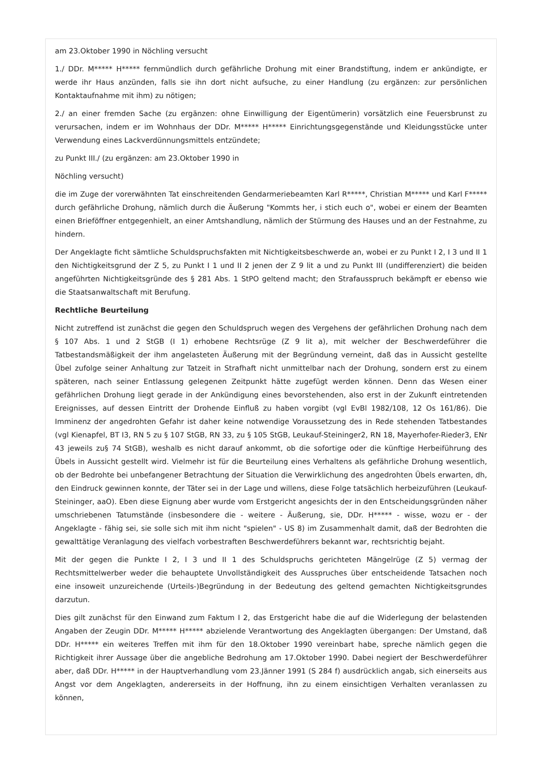am 23.Oktober 1990 in Nöchling versucht
1./ DDr. M***** H***** fernmündlich durch gefährliche Drohung mit einer Brandstiftung, indem er ankündigte, er werde ihr Haus anzünden, falls sie ihn dort nicht aufsuche, zu einer Handlung (zu ergänzen: zur persönlichen Kontaktaufnahme mit ihm) zu nötigen;
2./ an einer fremden Sache (zu ergänzen: ohne Einwilligung der Eigentümerin) vorsätzlich eine Feuersbrunst zu verursachen, indem er im Wohnhaus der DDr. M***** H***** Einrichtungsgegenstände und Kleidungsstücke unter Verwendung eines Lackverdünnungsmittels entzündete;
zu Punkt III./ (zu ergänzen: am 23.Oktober 1990 in
Nöchling versucht)
die im Zuge der vorerwähnten Tat einschreitenden Gendarmeriebeamten Karl R*****, Christian M***** und Karl F***** durch gefährliche Drohung, nämlich durch die Äußerung "Kommts her, i stich euch o", wobei er einem der Beamten einen Brieföffner entgegenhielt, an einer Amtshandlung, nämlich der Stürmung des Hauses und an der Festnahme, zu hindern.
Der Angeklagte ficht sämtliche Schuldspruchsfakten mit Nichtigkeitsbeschwerde an, wobei er zu Punkt I 2, I 3 und II 1 den Nichtigkeitsgrund der Z 5, zu Punkt I 1 und II 2 jenen der Z 9 lit a und zu Punkt III (undifferenziert) die beiden angeführten Nichtigkeitsgründe des § 281 Abs. 1 StPO geltend macht; den Strafausspruch bekämpft er ebenso wie die Staatsanwaltschaft mit Berufung.
Rechtliche Beurteilung
Nicht zutreffend ist zunächst die gegen den Schuldspruch wegen des Vergehens der gefährlichen Drohung nach dem § 107 Abs. 1 und 2 StGB (I 1) erhobene Rechtsrüge (Z 9 lit a), mit welcher der Beschwerdeführer die Tatbestandsmäßigkeit der ihm angelasteten Äußerung mit der Begründung verneint, daß das in Aussicht gestellte Übel zufolge seiner Anhaltung zur Tatzeit in Strafhaft nicht unmittelbar nach der Drohung, sondern erst zu einem späteren, nach seiner Entlassung gelegenen Zeitpunkt hätte zugefügt werden können. Denn das Wesen einer gefährlichen Drohung liegt gerade in der Ankündigung eines bevorstehenden, also erst in der Zukunft eintretenden Ereignisses, auf dessen Eintritt der Drohende Einfluß zu haben vorgibt (vgl EvBl 1982/108, 12 Os 161/86). Die Imminenz der angedrohten Gefahr ist daher keine notwendige Voraussetzung des in Rede stehenden Tatbestandes (vgl Kienapfel, BT I3, RN 5 zu § 107 StGB, RN 33, zu § 105 StGB, Leukauf-Steininger2, RN 18, Mayerhofer-Rieder3, ENr 43 jeweils zu§ 74 StGB), weshalb es nicht darauf ankommt, ob die sofortige oder die künftige Herbeiführung des Übels in Aussicht gestellt wird. Vielmehr ist für die Beurteilung eines Verhaltens als gefährliche Drohung wesentlich, ob der Bedrohte bei unbefangener Betrachtung der Situation die Verwirklichung des angedrohten Übels erwarten, dh, den Eindruck gewinnen konnte, der Täter sei in der Lage und willens, diese Folge tatsächlich herbeizuführen (Leukauf-Steininger, aaO). Eben diese Eignung aber wurde vom Erstgericht angesichts der in den Entscheidungsgründen näher umschriebenen Tatumstände (insbesondere die - weitere - Äußerung, sie, DDr. H***** - wisse, wozu er - der Angeklagte - fähig sei, sie solle sich mit ihm nicht "spielen" - US 8) im Zusammenhalt damit, daß der Bedrohten die gewalttätige Veranlagung des vielfach vorbestraften Beschwerdeführers bekannt war, rechtsrichtig bejaht.
Mit der gegen die Punkte I 2, I 3 und II 1 des Schuldspruchs gerichteten Mängelrüge (Z 5) vermag der Rechtsmittelwerber weder die behauptete Unvollständigkeit des Ausspruches über entscheidende Tatsachen noch eine insoweit unzureichende (Urteils-)Begründung in der Bedeutung des geltend gemachten Nichtigkeitsgrundes darzutun.
Dies gilt zunächst für den Einwand zum Faktum I 2, das Erstgericht habe die auf die Widerlegung der belastenden Angaben der Zeugin DDr. M***** H***** abzielende Verantwortung des Angeklagten übergangen: Der Umstand, daß DDr. H***** ein weiteres Treffen mit ihm für den 18.Oktober 1990 vereinbart habe, spreche nämlich gegen die Richtigkeit ihrer Aussage über die angebliche Bedrohung am 17.Oktober 1990. Dabei negiert der Beschwerdeführer aber, daß DDr. H***** in der Hauptverhandlung vom 23.Jänner 1991 (S 284 f) ausdrücklich angab, sich einerseits aus Angst vor dem Angeklagten, andererseits in der Hoffnung, ihn zu einem einsichtigen Verhalten veranlassen zu können,